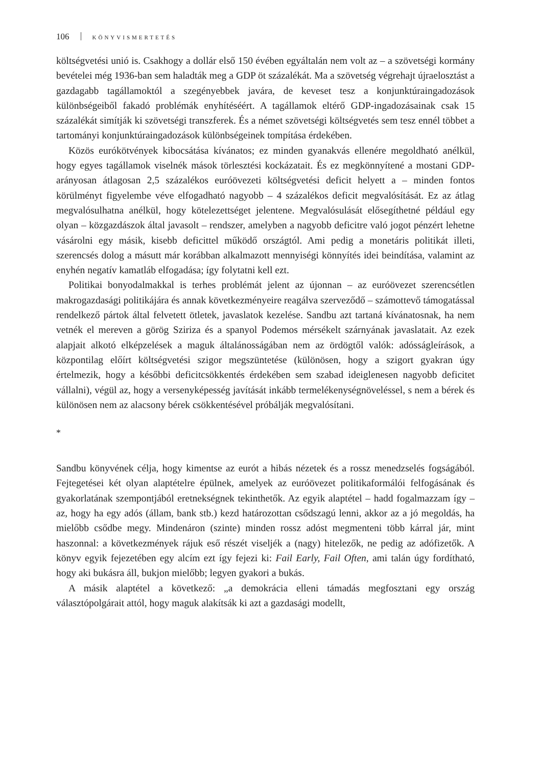106 KÖNYVISMERTETÉS
költségvetési unió is. Csakhogy a dollár első 150 évében egyáltalán nem volt az – a szövetségi kormány bevételei még 1936-ban sem haladták meg a GDP öt százalékát. Ma a szövetség végrehajt újraelosztást a gazdagabb tagállamoktól a szegényebbek javára, de keveset tesz a konjunktúraingadozások különbségeiből fakadó problémák enyhítéséért. A tagállamok eltérő GDP-ingadozásainak csak 15 százalékát simítják ki szövetségi transzferek. És a német szövetségi költségvetés sem tesz ennél többet a tartományi konjunktúraingadozások különbségeinek tompítása érdekében.
Közös eurókötvények kibocsátása kívánatos; ez minden gyanakvás ellenére megoldható anélkül, hogy egyes tagállamok viselnék mások törlesztési kockázatait. És ez megkönnyítené a mostani GDP-arányosan átlagosan 2,5 százalékos euróövezeti költségvetési deficit helyett a – minden fontos körülményt figyelembe véve elfogadható nagyobb – 4 százalékos deficit megvalósítását. Ez az átlag megvalósulhatna anélkül, hogy kötelezettséget jelentene. Megvalósulását elősegíthetné például egy olyan – közgazdászok által javasolt – rendszer, amelyben a nagyobb deficitre való jogot pénzért lehetne vásárolni egy másik, kisebb deficittel működő országtól. Ami pedig a monetáris politikát illeti, szerencsés dolog a másutt már korábban alkalmazott mennyiségi könnyítés idei beindítása, valamint az enyhén negatív kamatláb elfogadása; így folytatni kell ezt.
Politikai bonyodalmakkal is terhes problémát jelent az újonnan – az euróövezet szerencsétlen makrogazdasági politikájára és annak következményeire reagálva szerveződő – számottevő támogatással rendelkező pártok által felvetett ötletek, javaslatok kezelése. Sandbu azt tartaná kívánatosnak, ha nem vetnék el mereven a görög Sziriza és a spanyol Podemos mérsékelt szárnyának javaslatait. Az ezek alapjait alkotó elképzelések a maguk általánosságában nem az ördögtől valók: adósságleírások, a központilag előírt költségvetési szigor megszüntetése (különösen, hogy a szigort gyakran úgy értelmezik, hogy a későbbi deficitcsökkentés érdekében sem szabad ideiglenesen nagyobb deficitet vállalni), végül az, hogy a versenyképesség javítását inkább termelékenységnöveléssel, s nem a bérek és különösen nem az alacsony bérek csökkentésével próbálják megvalósítani.
*
Sandbu könyvének célja, hogy kimentse az eurót a hibás nézetek és a rossz menedzselés fogságából. Fejtegetései két olyan alaptételre épülnek, amelyek az euróövezet politikaformálói felfogásának és gyakorlatának szempontjából eretnekségnek tekinthetők. Az egyik alaptétel – hadd fogalmazzam így – az, hogy ha egy adós (állam, bank stb.) kezd határozottan csődszagú lenni, akkor az a jó megoldás, ha mielőbb csődbe megy. Mindenáron (szinte) minden rossz adóst megmenteni több kárral jár, mint haszonnal: a következmények rájuk eső részét viseljék a (nagy) hitelezők, ne pedig az adófizetők. A könyv egyik fejezetében egy alcím ezt így fejezi ki: Fail Early, Fail Often, ami talán úgy fordítható, hogy aki bukásra áll, bukjon mielőbb; legyen gyakori a bukás.
A másik alaptétel a következő: „a demokrácia elleni támadás megfosztani egy ország választópolgárait attól, hogy maguk alakítsák ki azt a gazdasági modellt,